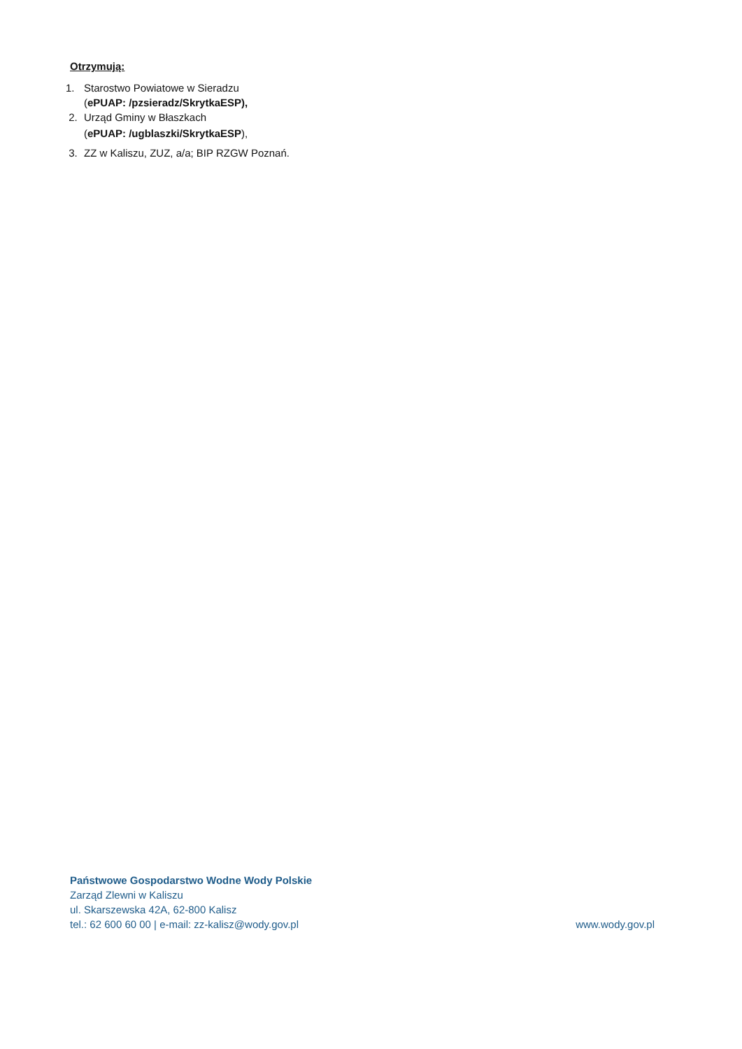Otrzymują:
1. Starostwo Powiatowe w Sieradzu
(ePUAP: /pzsieradz/SkrytkaESP),
2. Urząd Gminy w Błaszkach
(ePUAP: /ugblaszki/SkrytkaESP),
3. ZZ w Kaliszu, ZUZ, a/a; BIP RZGW Poznań.
Państwowe Gospodarstwo Wodne Wody Polskie
Zarząd Zlewni w Kaliszu
ul. Skarszewska 42A, 62-800 Kalisz
tel.: 62 600 60 00 | e-mail: zz-kalisz@wody.gov.pl www.wody.gov.pl